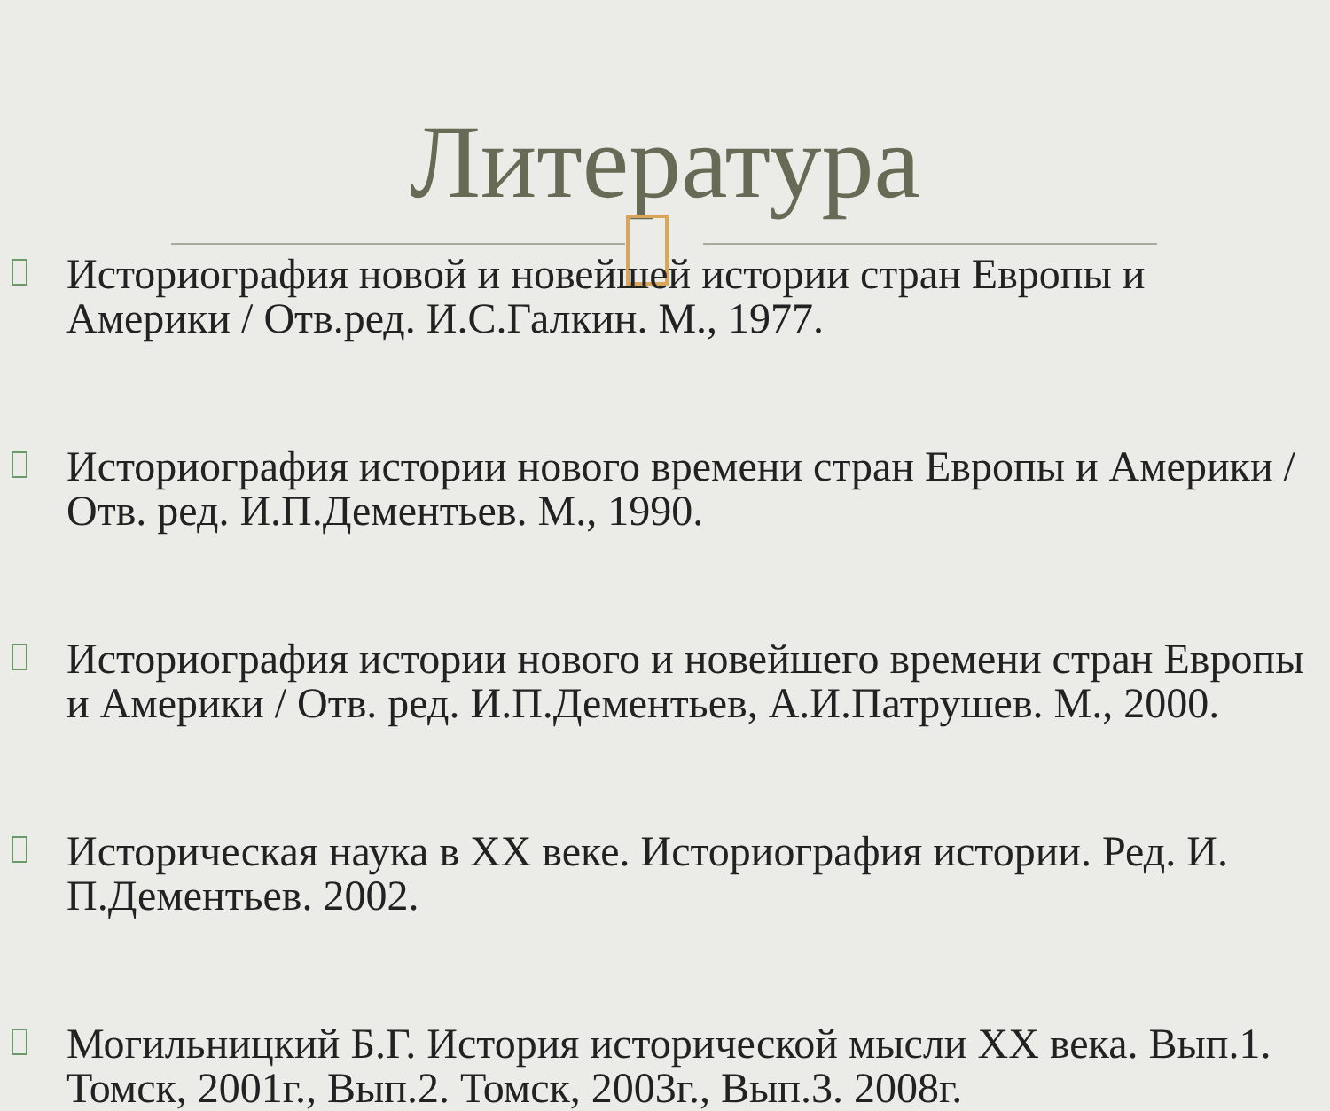Литература
Историография новой и новейшей истории стран Европы и Америки / Отв.ред. И.С.Галкин. М., 1977.
Историография истории нового времени стран Европы и Америки / Отв. ред. И.П.Дементьев. М., 1990.
Историография истории нового и новейшего времени стран Европы и Америки / Отв. ред. И.П.Дементьев, А.И.Патрушев. М., 2000.
Историческая наука в XX веке. Историография истории. Ред. И. П.Дементьев. 2002.
Могильницкий Б.Г. История исторической мысли XX века. Вып.1. Томск, 2001г., Вып.2. Томск, 2003г., Вып.3. 2008г.